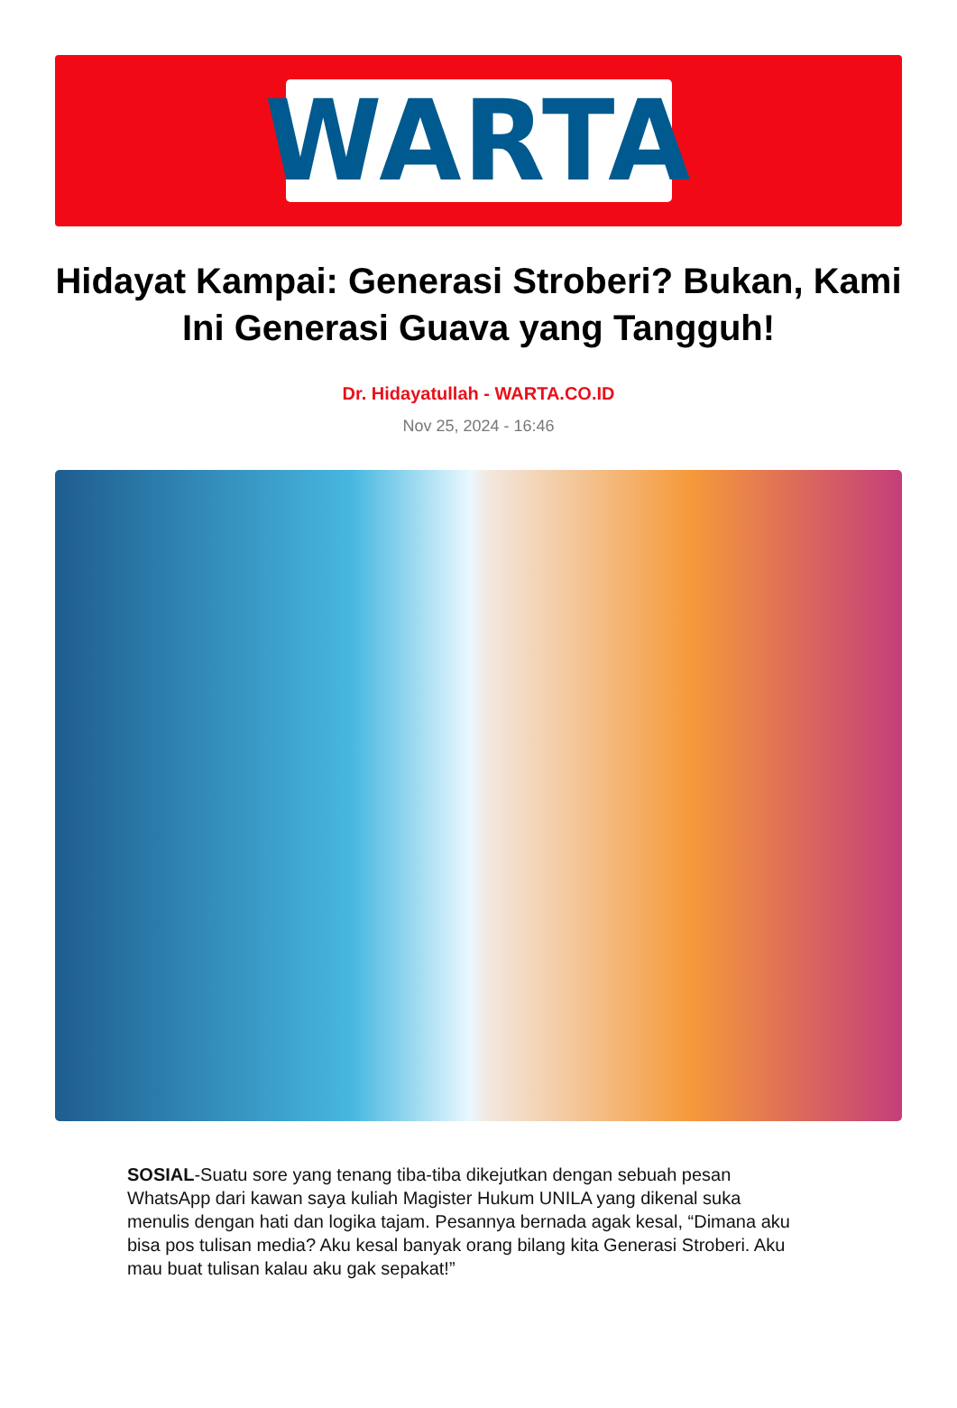WARTA
Hidayat Kampai: Generasi Stroberi? Bukan, Kami Ini Generasi Guava yang Tangguh!
Dr. Hidayatullah - WARTA.CO.ID
Nov 25, 2024 - 16:46
SOSIAL-Suatu sore yang tenang tiba-tiba dikejutkan dengan sebuah pesan WhatsApp dari kawan saya kuliah Magister Hukum UNILA yang dikenal suka menulis dengan hati dan logika tajam. Pesannya bernada agak kesal, “Dimana aku bisa pos tulisan media? Aku kesal banyak orang bilang kita Generasi Stroberi. Aku mau buat tulisan kalau aku gak sepakat!”